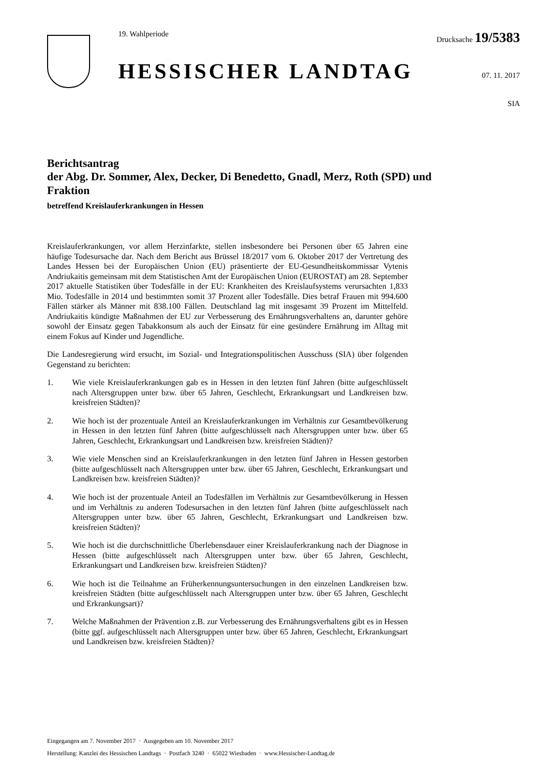19. Wahlperiode
HESSISCHER LANDTAG
Drucksache 19/5383
07. 11. 2017
SIA
Berichtsantrag
der Abg. Dr. Sommer, Alex, Decker, Di Benedetto, Gnadl, Merz, Roth (SPD) und Fraktion
betreffend Kreislauferkrankungen in Hessen
Kreislauferkrankungen, vor allem Herzinfarkte, stellen insbesondere bei Personen über 65 Jahren eine häufige Todesursache dar. Nach dem Bericht aus Brüssel 18/2017 vom 6. Oktober 2017 der Vertretung des Landes Hessen bei der Europäischen Union (EU) präsentierte der EU-Gesundheitskommissar Vytenis Andriukaitis gemeinsam mit dem Statistischen Amt der Europäischen Union (EUROSTAT) am 28. September 2017 aktuelle Statistiken über Todesfälle in der EU: Krankheiten des Kreislaufsystems verursachten 1,833 Mio. Todesfälle in 2014 und bestimmten somit 37 Prozent aller Todesfälle. Dies betraf Frauen mit 994.600 Fällen stärker als Männer mit 838.100 Fällen. Deutschland lag mit insgesamt 39 Prozent im Mittelfeld. Andriukaitis kündigte Maßnahmen der EU zur Verbesserung des Ernährungsverhaltens an, darunter gehöre sowohl der Einsatz gegen Tabakkonsum als auch der Einsatz für eine gesündere Ernährung im Alltag mit einem Fokus auf Kinder und Jugendliche.
Die Landesregierung wird ersucht, im Sozial- und Integrationspolitischen Ausschuss (SIA) über folgenden Gegenstand zu berichten:
1. Wie viele Kreislauferkrankungen gab es in Hessen in den letzten fünf Jahren (bitte aufgeschlüsselt nach Altersgruppen unter bzw. über 65 Jahren, Geschlecht, Erkrankungsart und Landkreisen bzw. kreisfreien Städten)?
2. Wie hoch ist der prozentuale Anteil an Kreislauferkrankungen im Verhältnis zur Gesamtbevölkerung in Hessen in den letzten fünf Jahren (bitte aufgeschlüsselt nach Altersgruppen unter bzw. über 65 Jahren, Geschlecht, Erkrankungsart und Landkreisen bzw. kreisfreien Städten)?
3. Wie viele Menschen sind an Kreislauferkrankungen in den letzten fünf Jahren in Hessen gestorben (bitte aufgeschlüsselt nach Altersgruppen unter bzw. über 65 Jahren, Geschlecht, Erkrankungsart und Landkreisen bzw. kreisfreien Städten)?
4. Wie hoch ist der prozentuale Anteil an Todesfällen im Verhältnis zur Gesamtbevölkerung in Hessen und im Verhältnis zu anderen Todesursachen in den letzten fünf Jahren (bitte aufgeschlüsselt nach Altersgruppen unter bzw. über 65 Jahren, Geschlecht, Erkrankungsart und Landkreisen bzw. kreisfreien Städten)?
5. Wie hoch ist die durchschnittliche Überlebensdauer einer Kreislauferkrankung nach der Diagnose in Hessen (bitte aufgeschlüsselt nach Altersgruppen unter bzw. über 65 Jahren, Geschlecht, Erkrankungsart und Landkreisen bzw. kreisfreien Städten)?
6. Wie hoch ist die Teilnahme an Früherkennungsuntersuchungen in den einzelnen Landkreisen bzw. kreisfreien Städten (bitte aufgeschlüsselt nach Altersgruppen unter bzw. über 65 Jahren, Geschlecht und Erkrankungsart)?
7. Welche Maßnahmen der Prävention z.B. zur Verbesserung des Ernährungsverhaltens gibt es in Hessen (bitte ggf. aufgeschlüsselt nach Altersgruppen unter bzw. über 65 Jahren, Geschlecht, Erkrankungsart und Landkreisen bzw. kreisfreien Städten)?
Eingegangen am 7. November 2017 · Ausgegeben am 10. November 2017
Herstellung: Kanzlei des Hessischen Landtags · Postfach 3240 · 65022 Wiesbaden · www.Hessischer-Landtag.de